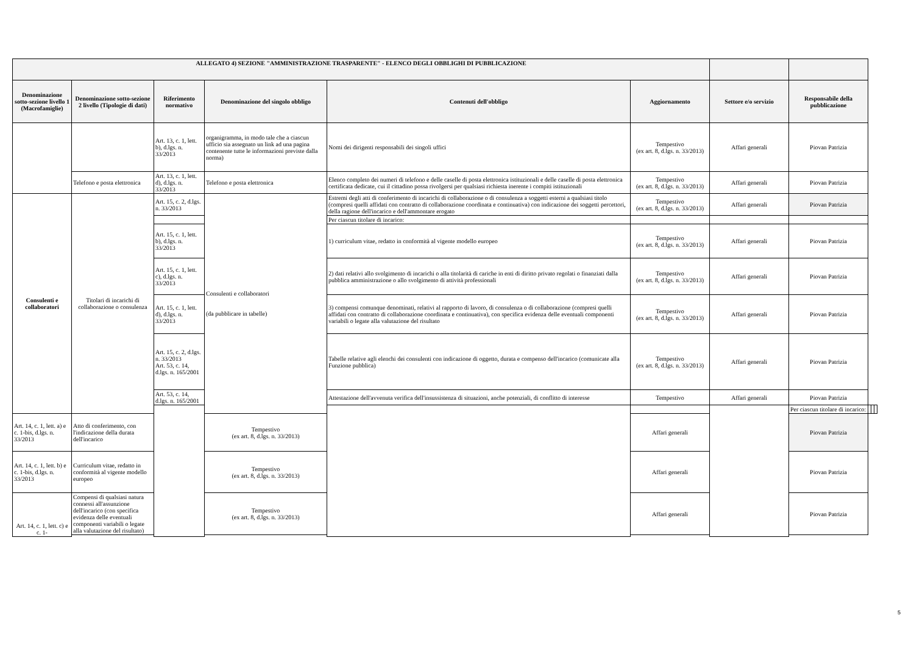| ALLEGATO 4) SEZIONE "AMMINISTRAZIONE TRASPARENTE" - ELENCO DEGLI OBBLIGHI DI PUBBLICAZIONE | | | | | | | | | | |
| --- | --- | --- | --- | --- | --- | --- | --- | --- | --- | --- |
| Denominazione sotto-sezione livello 1 (Macrofamiglie) | Denominazione sotto-sezione 2 livello (Tipologie di dati) | Riferimento normativo | Denominazione del singolo obbligo | Contenuti dell'obbligo | Aggiornamento | Settore e/o servizio | Responsabile della pubblicazione | | | |
| | | Art. 13, c. 1, lett. b), d.lgs. n. 33/2013 | organigramma, in modo tale che a ciascun ufficio sia assegnato un link ad una pagina contenente tutte le informazioni previste dalla norma) | Nomi dei dirigenti responsabili dei singoli uffici | Tempestivo (ex art. 8, d.lgs. n. 33/2013) | Affari generali | Piovan Patrizia | | | |
| | Telefono e posta elettronica | Art. 13, c. 1, lett. d), d.lgs. n. 33/2013 | Telefono e posta elettronica | Elenco completo dei numeri di telefono e delle caselle di posta elettronica istituzionali e delle caselle di posta elettronica certificata dedicate, cui il cittadino possa rivolgersi per qualsiasi richiesta inerente i compiti istituzionali | Tempestivo (ex art. 8, d.lgs. n. 33/2013) | Affari generali | Piovan Patrizia | | | |
| Consulenti e collaboratori | Titolari di incarichi di collaborazione o consulenza | Art. 15, c. 2, d.lgs. n. 33/2013 | Consulenti e collaboratori (da pubblicare in tabelle) | Estremi degli atti di conferimento di incarichi di collaborazione o di consulenza a soggetti esterni a qualsiasi titolo (compresi quelli affidati con contratto di collaborazione coordinata e continuativa) con indicazione dei soggetti percettori, della ragione dell'incarico e dell'ammontare erogato | Tempestivo (ex art. 8, d.lgs. n. 33/2013) | Affari generali | Piovan Patrizia | | | |
| | | | | Per ciascun titolare di incarico: | | | | | | |
| | | Art. 15, c. 1, lett. b), d.lgs. n. 33/2013 | | 1) curriculum vitae, redatto in conformità al vigente modello europeo | Tempestivo (ex art. 8, d.lgs. n. 33/2013) | Affari generali | Piovan Patrizia | | | |
| | | Art. 15, c. 1, lett. c), d.lgs. n. 33/2013 | | 2) dati relativi allo svolgimento di incarichi o alla titolarità di cariche in enti di diritto privato regolati o finanziati dalla pubblica amministrazione o allo svolgimento di attività professionali | Tempestivo (ex art. 8, d.lgs. n. 33/2013) | Affari generali | Piovan Patrizia | | | |
| | | Art. 15, c. 1, lett. d), d.lgs. n. 33/2013 | | 3) compensi comunque denominati, relativi al rapporto di lavoro, di consulenza o di collaborazione (compresi quelli affidati con contratto di collaborazione coordinata e continuativa), con specifica evidenza delle eventuali componenti variabili o legate alla valutazione del risultato | Tempestivo (ex art. 8, d.lgs. n. 33/2013) | Affari generali | Piovan Patrizia | | | |
| | | Art. 15, c. 2, d.lgs. n. 33/2013 Art. 53, c. 14, d.lgs. n. 165/2001 | | Tabelle relative agli elenchi dei consulenti con indicazione di oggetto, durata e compenso dell'incarico (comunicate alla Funzione pubblica) | Tempestivo (ex art. 8, d.lgs. n. 33/2013) | Affari generali | Piovan Patrizia | | | |
| | | Art. 53, c. 14, d.lgs. n. 165/2001 | | Attestazione dell'avvenuta verifica dell'insussistenza di situazioni, anche potenziali, di conflitto di interesse | Tempestivo | Affari generali | Piovan Patrizia | | | |
| | | | | | | | Per ciascun titolare di incarico: | | | |
| Art. 14, c. 1, lett. a) e c. 1-bis, d.lgs. n. 33/2013 | Atto di conferimento, con l'indicazione della durata dell'incarico | | Tempestivo (ex art. 8, d.lgs. n. 33/2013) | | Affari generali | | Piovan Patrizia | | | |
| Art. 14, c. 1, lett. b) e c. 1-bis, d.lgs. n. 33/2013 | Curriculum vitae, redatto in conformità al vigente modello europeo | | Tempestivo (ex art. 8, d.lgs. n. 33/2013) | | Affari generali | | Piovan Patrizia | | | |
| Art. 14, c. 1, lett. c) e c. 1- | Compensi di qualsiasi natura connessi all'assunzione dell'incarico (con specifica evidenza delle eventuali componenti variabili o legate alla valutazione del risultato) | | Tempestivo (ex art. 8, d.lgs. n. 33/2013) | | Affari generali | | Piovan Patrizia | | | |
5